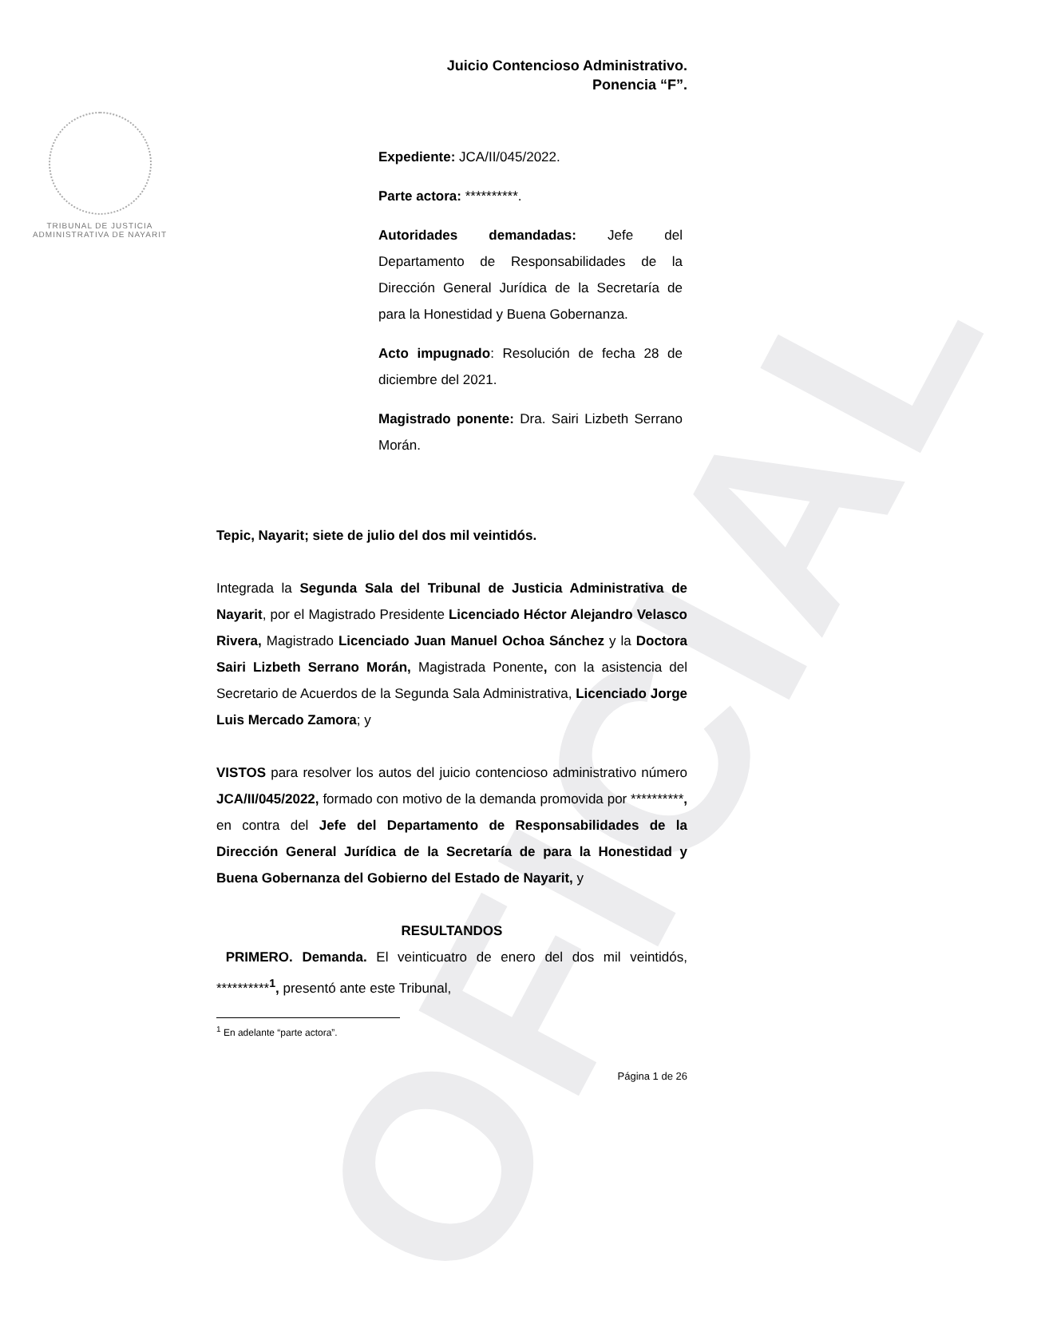OFICIAL
TRIBUNAL DE JUSTICIA
ADMINISTRATIVA DE NAYARIT
Juicio Contencioso Administrativo.
Ponencia “F”.
Expediente: JCA/II/045/2022.
Parte actora: **********.
Autoridades demandadas: Jefe del Departamento de Responsabilidades de la Dirección General Jurídica de la Secretaría de para la Honestidad y Buena Gobernanza.
Acto impugnado: Resolución de fecha 28 de diciembre del 2021.
Magistrado ponente: Dra. Sairi Lizbeth Serrano Morán.
Tepic, Nayarit; siete de julio del dos mil veintidós.
Integrada la Segunda Sala del Tribunal de Justicia Administrativa de Nayarit, por el Magistrado Presidente Licenciado Héctor Alejandro Velasco Rivera, Magistrado Licenciado Juan Manuel Ochoa Sánchez y la Doctora Sairi Lizbeth Serrano Morán, Magistrada Ponente, con la asistencia del Secretario de Acuerdos de la Segunda Sala Administrativa, Licenciado Jorge Luis Mercado Zamora; y
VISTOS para resolver los autos del juicio contencioso administrativo número JCA/II/045/2022, formado con motivo de la demanda promovida por **********, en contra del Jefe del Departamento de Responsabilidades de la Dirección General Jurídica de la Secretaría de para la Honestidad y Buena Gobernanza del Gobierno del Estado de Nayarit, y
RESULTANDOS
PRIMERO. Demanda. El veinticuatro de enero del dos mil veintidós, **********<sup>1</sup>, presentó ante este Tribunal,
<sup>1</sup> En adelante “parte actora”.
Página 1 de 26